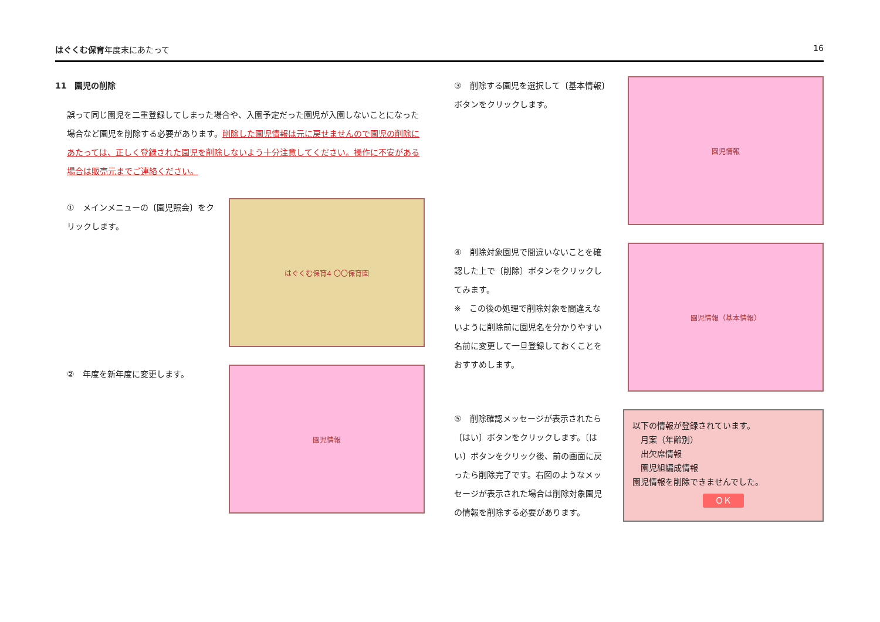はぐくむ保育年度末にあたって 16
11　園児の削除
誤って同じ園児を二重登録してしまった場合や、入園予定だった園児が入園しないことになった場合など園児を削除する必要があります。削除した園児情報は元に戻せませんので園児の削除にあたっては、正しく登録された園児を削除しないよう十分注意してください。操作に不安がある場合は販売元までご連絡ください。
①　メインメニューの〔園児照会〕をクリックします。
はぐくむ保育4 〇〇保育園
②　年度を新年度に変更します。
園児情報
③　削除する園児を選択して〔基本情報〕ボタンをクリックします。
園児情報
④　削除対象園児で間違いないことを確認した上で〔削除〕ボタンをクリックしてみます。
※　この後の処理で削除対象を間違えないように削除前に園児名を分かりやすい名前に変更して一旦登録しておくことをおすすめします。
園児情報（基本情報）
⑤　削除確認メッセージが表示されたら〔はい〕ボタンをクリックします。〔はい〕ボタンをクリック後、前の画面に戻ったら削除完了です。右図のようなメッセージが表示された場合は削除対象園児の情報を削除する必要があります。
以下の情報が登録されています。
　月案（年齢別）
　出欠席情報
　園児組編成情報
園児情報を削除できませんでした。
ＯＫ